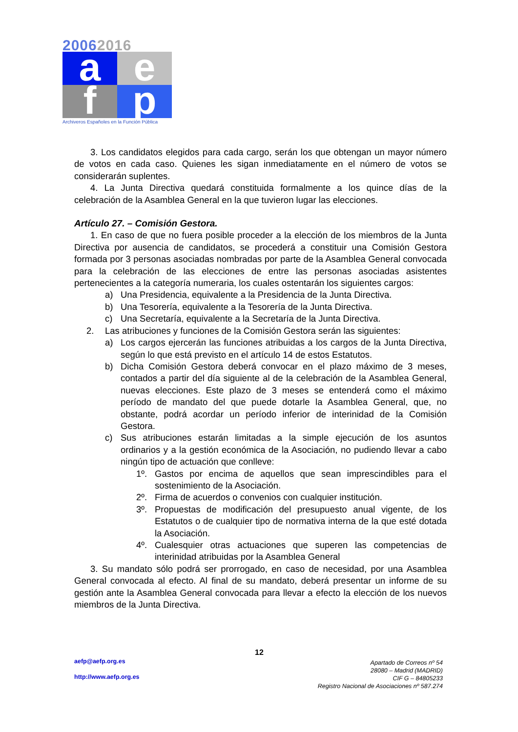20062016
a
e
f
p
Archiveros Españoles en la Función Pública
3. Los candidatos elegidos para cada cargo, serán los que obtengan un mayor número de votos en cada caso. Quienes les sigan inmediatamente en el número de votos se considerarán suplentes.
4. La Junta Directiva quedará constituida formalmente a los quince días de la celebración de la Asamblea General en la que tuvieron lugar las elecciones.
Artículo 27. – Comisión Gestora.
1. En caso de que no fuera posible proceder a la elección de los miembros de la Junta Directiva por ausencia de candidatos, se procederá a constituir una Comisión Gestora formada por 3 personas asociadas nombradas por parte de la Asamblea General convocada para la celebración de las elecciones de entre las personas asociadas asistentes pertenecientes a la categoría numeraria, los cuales ostentarán los siguientes cargos:
a) Una Presidencia, equivalente a la Presidencia de la Junta Directiva.
b) Una Tesorería, equivalente a la Tesorería de la Junta Directiva.
c) Una Secretaría, equivalente a la Secretaría de la Junta Directiva.
2. Las atribuciones y funciones de la Comisión Gestora serán las siguientes:
a) Los cargos ejercerán las funciones atribuidas a los cargos de la Junta Directiva, según lo que está previsto en el artículo 14 de estos Estatutos.
b) Dicha Comisión Gestora deberá convocar en el plazo máximo de 3 meses, contados a partir del día siguiente al de la celebración de la Asamblea General, nuevas elecciones. Este plazo de 3 meses se entenderá como el máximo período de mandato del que puede dotarle la Asamblea General, que, no obstante, podrá acordar un período inferior de interinidad de la Comisión Gestora.
c) Sus atribuciones estarán limitadas a la simple ejecución de los asuntos ordinarios y a la gestión económica de la Asociación, no pudiendo llevar a cabo ningún tipo de actuación que conlleve:
1º. Gastos por encima de aquellos que sean imprescindibles para el sostenimiento de la Asociación.
2º. Firma de acuerdos o convenios con cualquier institución.
3º. Propuestas de modificación del presupuesto anual vigente, de los Estatutos o de cualquier tipo de normativa interna de la que esté dotada la Asociación.
4º. Cualesquier otras actuaciones que superen las competencias de interinidad atribuidas por la Asamblea General
3. Su mandato sólo podrá ser prorrogado, en caso de necesidad, por una Asamblea General convocada al efecto. Al final de su mandato, deberá presentar un informe de su gestión ante la Asamblea General convocada para llevar a efecto la elección de los nuevos miembros de la Junta Directiva.
12
aefp@aefp.org.es
http://www.aefp.org.es
Apartado de Correos nº 54
28080 – Madrid (MADRID)
CIF G – 84805233
Registro Nacional de Asociaciones nº 587.274